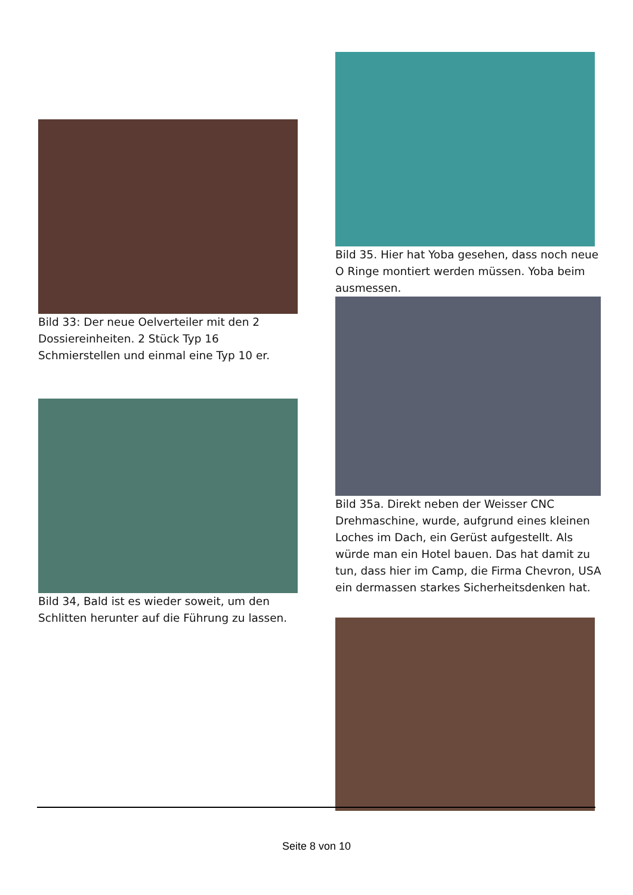Bild 33: Der neue Oelverteiler mit den 2 Dossiereinheiten. 2 Stück Typ 16 Schmierstellen und einmal eine Typ 10 er.
Bild 34, Bald ist es wieder soweit, um den Schlitten herunter auf die Führung zu lassen.
Bild 35. Hier hat Yoba gesehen, dass noch neue O Ringe montiert werden müssen. Yoba beim ausmessen.
Bild 35a. Direkt neben der Weisser CNC Drehmaschine, wurde, aufgrund eines kleinen Loches im Dach, ein Gerüst aufgestellt. Als würde man ein Hotel bauen. Das hat damit zu tun, dass hier im Camp, die Firma Chevron, USA ein dermassen starkes Sicherheitsdenken hat.
Seite 8 von 10